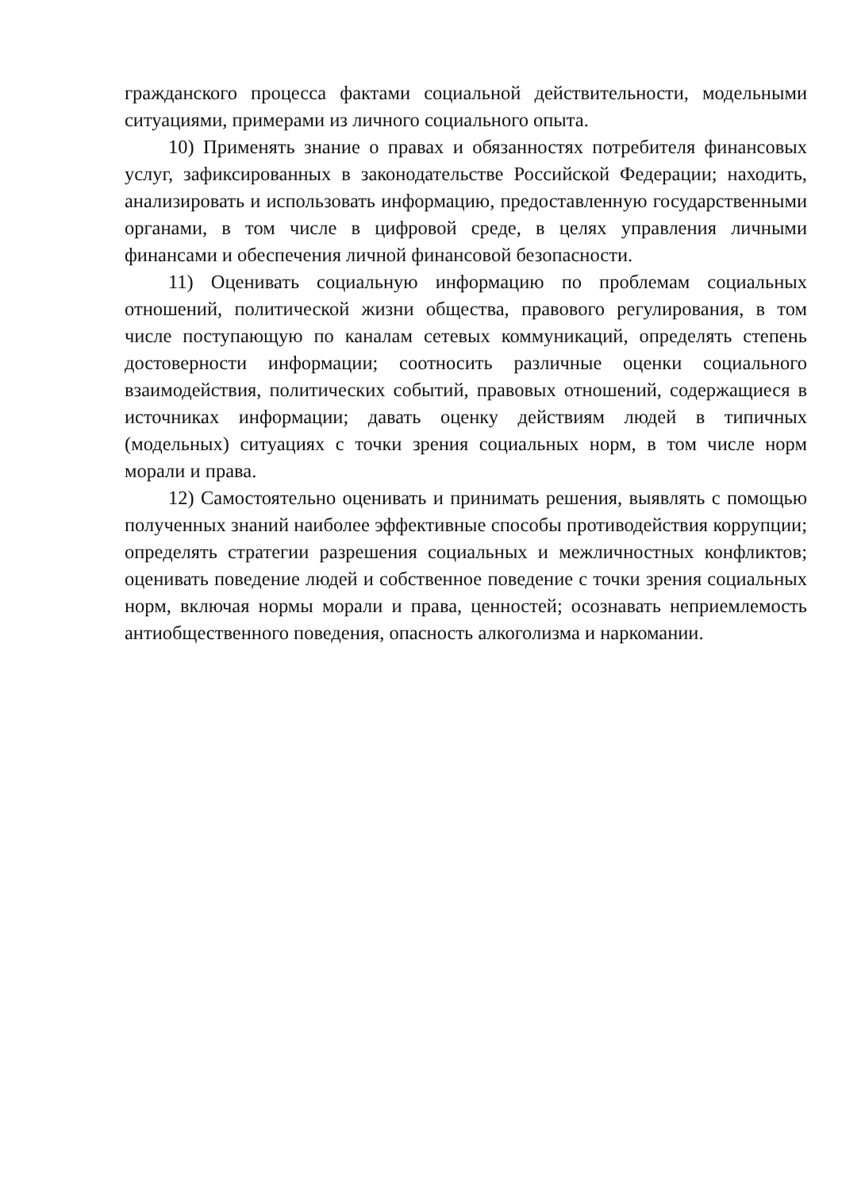гражданского процесса фактами социальной действительности, модельными ситуациями, примерами из личного социального опыта.
10) Применять знание о правах и обязанностях потребителя финансовых услуг, зафиксированных в законодательстве Российской Федерации; находить, анализировать и использовать информацию, предоставленную государственными органами, в том числе в цифровой среде, в целях управления личными финансами и обеспечения личной финансовой безопасности.
11) Оценивать социальную информацию по проблемам социальных отношений, политической жизни общества, правового регулирования, в том числе поступающую по каналам сетевых коммуникаций, определять степень достоверности информации; соотносить различные оценки социального взаимодействия, политических событий, правовых отношений, содержащиеся в источниках информации; давать оценку действиям людей в типичных (модельных) ситуациях с точки зрения социальных норм, в том числе норм морали и права.
12) Самостоятельно оценивать и принимать решения, выявлять с помощью полученных знаний наиболее эффективные способы противодействия коррупции; определять стратегии разрешения социальных и межличностных конфликтов; оценивать поведение людей и собственное поведение с точки зрения социальных норм, включая нормы морали и права, ценностей; осознавать неприемлемость антиобщественного поведения, опасность алкоголизма и наркомании.